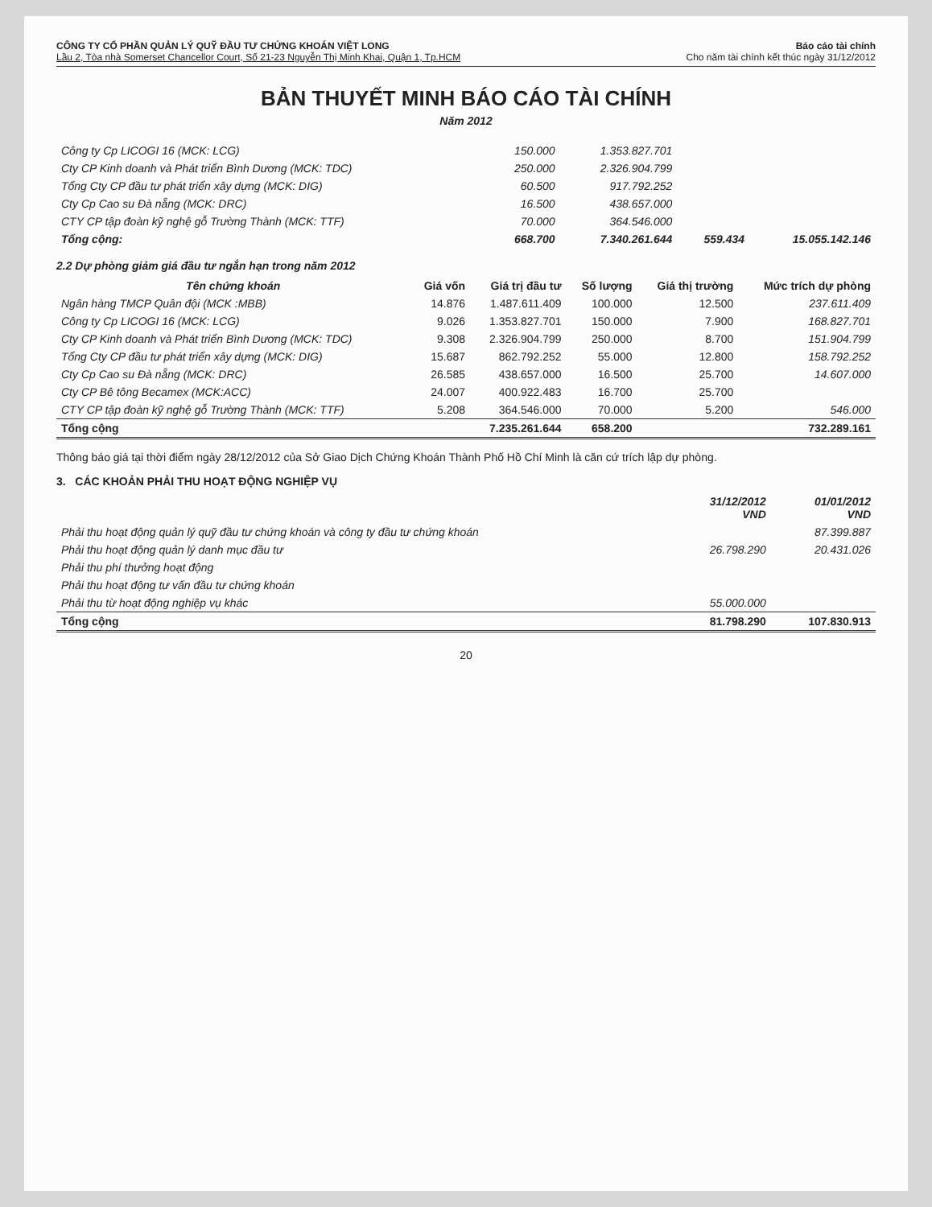CÔNG TY CỔ PHẦN QUẢN LÝ QUỸ ĐẦU TƯ CHỨNG KHOÁN VIỆT LONG
Lầu 2, Tòa nhà Somerset Chancellor Court, Số 21-23 Nguyễn Thị Minh Khai, Quận 1, Tp.HCM
Báo cáo tài chính
Cho năm tài chính kết thúc ngày 31/12/2012
BẢN THUYẾT MINH BÁO CÁO TÀI CHÍNH
Năm 2012
| Công ty Cp LICOGI 16 (MCK: LCG) | 150.000 | 1.353.827.701 | | |
| Cty CP Kinh doanh và Phát triển Bình Dương (MCK: TDC) | 250.000 | 2.326.904.799 | | |
| Tổng Cty CP đầu tư phát triển xây dựng (MCK: DIG) | 60.500 | 917.792.252 | | |
| Cty Cp Cao su Đà nẵng (MCK: DRC) | 16.500 | 438.657.000 | | |
| CTY CP tập đoàn kỹ nghệ gỗ Trường Thành (MCK: TTF) | 70.000 | 364.546.000 | | |
| Tổng cộng: | 668.700 | 7.340.261.644 | 559.434 | 15.055.142.146 |
2.2 Dự phòng giảm giá đầu tư ngắn hạn trong năm 2012
| Tên chứng khoán | Giá vốn | Giá trị đầu tư | Số lượng | Giá thị trường | Mức trích dự phòng |
| --- | --- | --- | --- | --- | --- |
| Ngân hàng TMCP Quân đội (MCK :MBB) | 14.876 | 1.487.611.409 | 100.000 | 12.500 | 237.611.409 |
| Công ty Cp LICOGI 16 (MCK: LCG) | 9.026 | 1.353.827.701 | 150.000 | 7.900 | 168.827.701 |
| Cty CP Kinh doanh và Phát triển Bình Dương (MCK: TDC) | 9.308 | 2.326.904.799 | 250.000 | 8.700 | 151.904.799 |
| Tổng Cty CP đầu tư phát triển xây dựng (MCK: DIG) | 15.687 | 862.792.252 | 55.000 | 12.800 | 158.792.252 |
| Cty Cp Cao su Đà nẵng (MCK: DRC) | 26.585 | 438.657.000 | 16.500 | 25.700 | 14.607.000 |
| Cty CP Bê tông Becamex (MCK:ACC) | 24.007 | 400.922.483 | 16.700 | 25.700 | |
| CTY CP tập đoàn kỹ nghệ gỗ Trường Thành (MCK: TTF) | 5.208 | 364.546.000 | 70.000 | 5.200 | 546.000 |
| Tổng cộng | | 7.235.261.644 | 658.200 | | 732.289.161 |
Thông báo giá tại thời điểm ngày 28/12/2012 của Sở Giao Dịch Chứng Khoán Thành Phố Hồ Chí Minh là căn cứ trích lập dự phòng.
3. CÁC KHOẢN PHẢI THU HOẠT ĐỘNG NGHIỆP VỤ
| | 31/12/2012 VND | 01/01/2012 VND |
| --- | --- | --- |
| Phải thu hoạt động quản lý quỹ đầu tư chứng khoán và công ty đầu tư chứng khoán | | 87.399.887 |
| Phải thu hoạt động quản lý danh mục đầu tư | 26.798.290 | 20.431.026 |
| Phải thu phí thưởng hoạt động | | |
| Phải thu hoạt động tư vấn đầu tư chứng khoán | | |
| Phải thu từ hoạt động nghiệp vụ khác | 55.000.000 | |
| Tổng cộng | 81.798.290 | 107.830.913 |
20